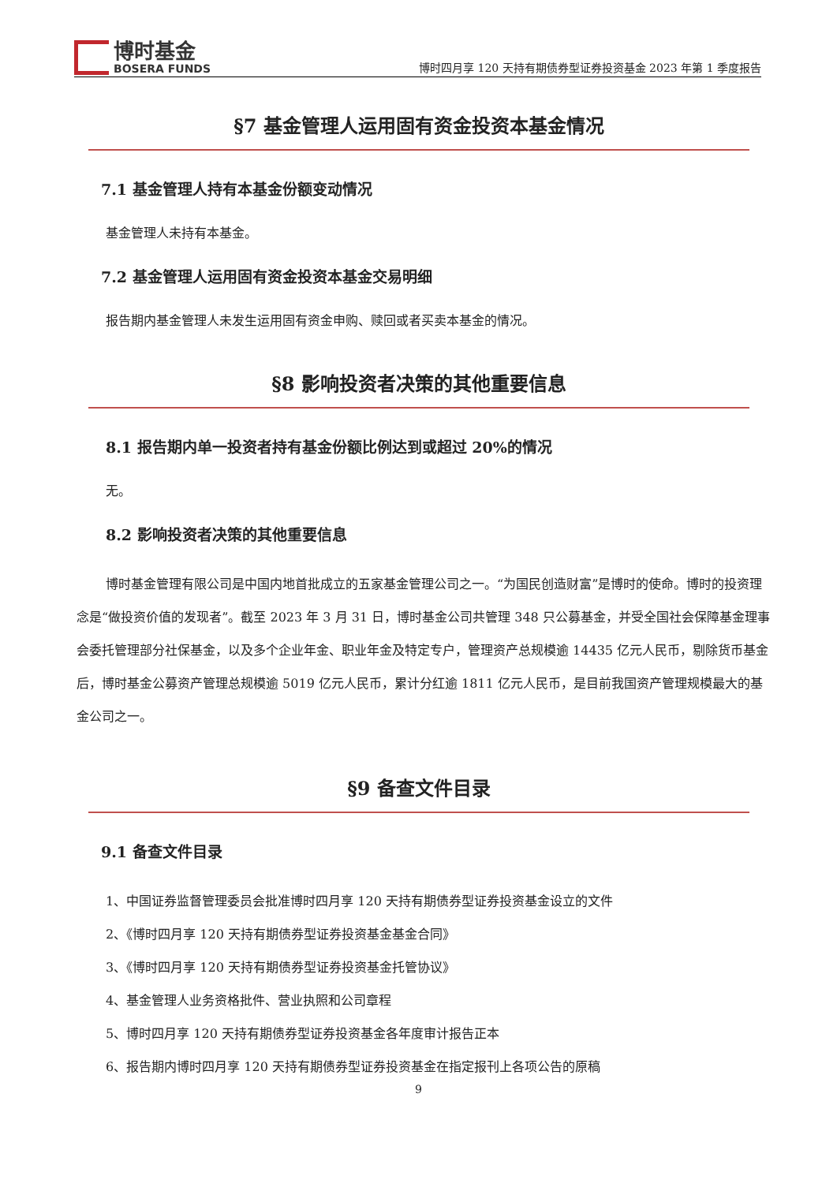博时基金
BOSERA FUNDS
博时四月享 120 天持有期债券型证券投资基金 2023 年第 1 季度报告
§7 基金管理人运用固有资金投资本基金情况
7.1 基金管理人持有本基金份额变动情况
基金管理人未持有本基金。
7.2 基金管理人运用固有资金投资本基金交易明细
报告期内基金管理人未发生运用固有资金申购、赎回或者买卖本基金的情况。
§8 影响投资者决策的其他重要信息
8.1 报告期内单一投资者持有基金份额比例达到或超过 20%的情况
无。
8.2 影响投资者决策的其他重要信息
博时基金管理有限公司是中国内地首批成立的五家基金管理公司之一。“为国民创造财富”是博时的使命。博时的投资理念是“做投资价值的发现者”。截至 2023 年 3 月 31 日，博时基金公司共管理 348 只公募基金，并受全国社会保障基金理事会委托管理部分社保基金，以及多个企业年金、职业年金及特定专户，管理资产总规模逾 14435 亿元人民币，剔除货币基金后，博时基金公募资产管理总规模逾 5019 亿元人民币，累计分红逾 1811 亿元人民币，是目前我国资产管理规模最大的基金公司之一。
§9 备查文件目录
9.1 备查文件目录
1、中国证券监督管理委员会批准博时四月享 120 天持有期债券型证券投资基金设立的文件
2、《博时四月享 120 天持有期债券型证券投资基金基金合同》
3、《博时四月享 120 天持有期债券型证券投资基金托管协议》
4、基金管理人业务资格批件、营业执照和公司章程
5、博时四月享 120 天持有期债券型证券投资基金各年度审计报告正本
6、报告期内博时四月享 120 天持有期债券型证券投资基金在指定报刊上各项公告的原稿
9